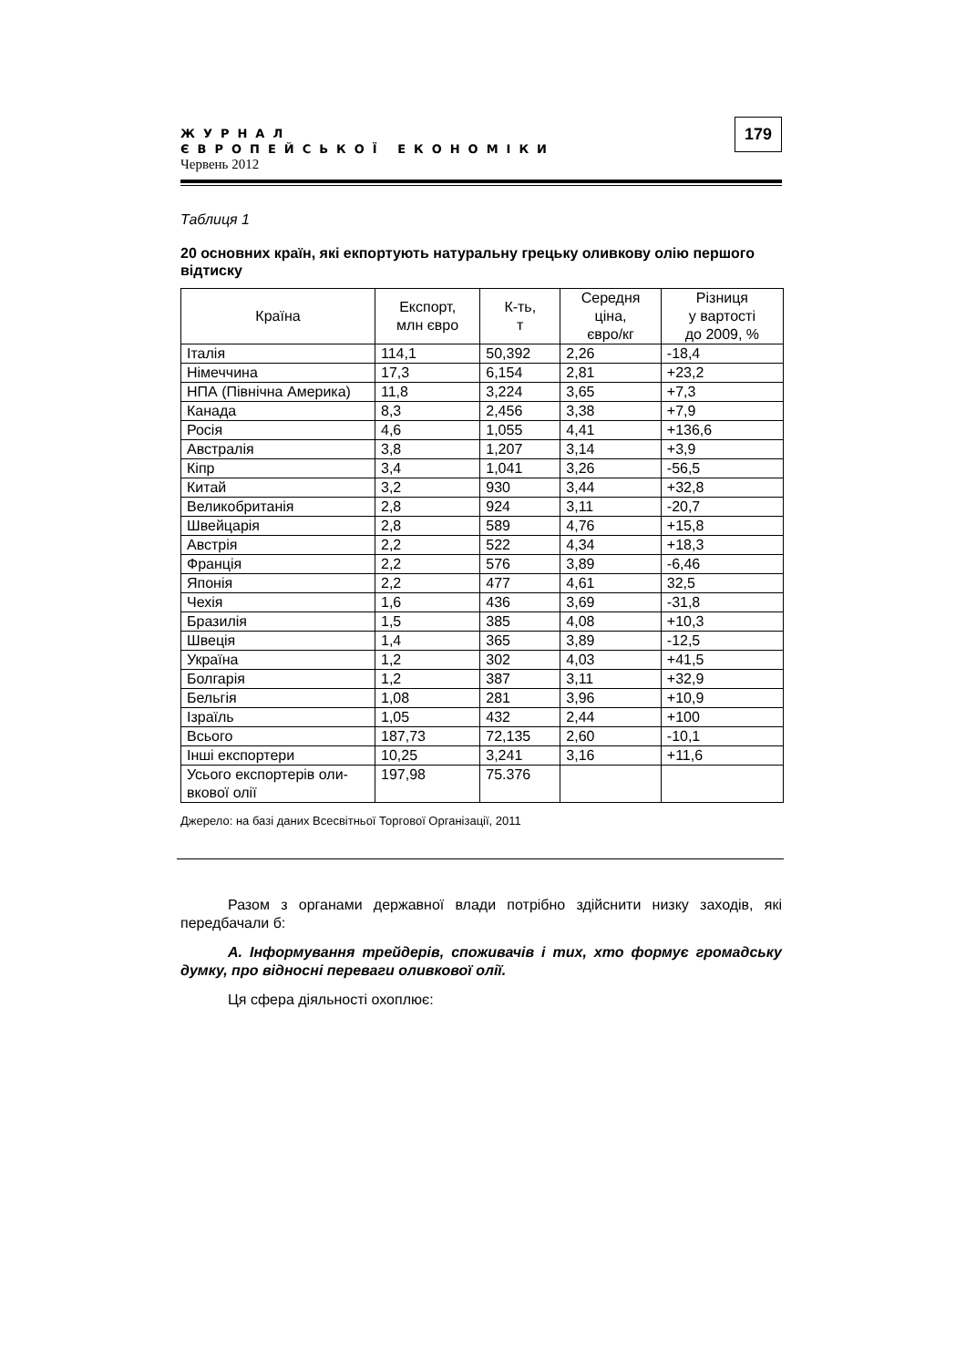ЖУРНАЛ
ЄВРОПЕЙСЬКОЇ ЕКОНОМІКИ
Червень 2012
179
Таблиця 1
20 основних країн, які екпортують натуральну грецьку оливкову олію першого відтиску
| Країна | Експорт, млн євро | К-ть, т | Середня ціна, євро/кг | Різниця у вартості до 2009, % |
| --- | --- | --- | --- | --- |
| Італія | 114,1 | 50,392 | 2,26 | -18,4 |
| Німеччина | 17,3 | 6,154 | 2,81 | +23,2 |
| НПА (Північна Америка) | 11,8 | 3,224 | 3,65 | +7,3 |
| Канада | 8,3 | 2,456 | 3,38 | +7,9 |
| Росія | 4,6 | 1,055 | 4,41 | +136,6 |
| Австралія | 3,8 | 1,207 | 3,14 | +3,9 |
| Кіпр | 3,4 | 1,041 | 3,26 | -56,5 |
| Китай | 3,2 | 930 | 3,44 | +32,8 |
| Великобританія | 2,8 | 924 | 3,11 | -20,7 |
| Швейцарія | 2,8 | 589 | 4,76 | +15,8 |
| Австрія | 2,2 | 522 | 4,34 | +18,3 |
| Франція | 2,2 | 576 | 3,89 | -6,46 |
| Японія | 2,2 | 477 | 4,61 | 32,5 |
| Чехія | 1,6 | 436 | 3,69 | -31,8 |
| Бразилія | 1,5 | 385 | 4,08 | +10,3 |
| Швеція | 1,4 | 365 | 3,89 | -12,5 |
| Україна | 1,2 | 302 | 4,03 | +41,5 |
| Болгарія | 1,2 | 387 | 3,11 | +32,9 |
| Бельгія | 1,08 | 281 | 3,96 | +10,9 |
| Ізраїль | 1,05 | 432 | 2,44 | +100 |
| Всього | 187,73 | 72,135 | 2,60 | -10,1 |
| Інші експортери | 10,25 | 3,241 | 3,16 | +11,6 |
| Усього експортерів оли- вкової олії | 197,98 | 75.376 | | |
Джерело: на базі даних Всесвітньої Торгової Організації, 2011
Разом з органами державної влади потрібно здійснити низку заходів, які передбачали б:
А. Інформування трейдерів, споживачів і тих, хто формує громадську думку, про відносні переваги оливкової олії.
Ця сфера діяльності охоплює: